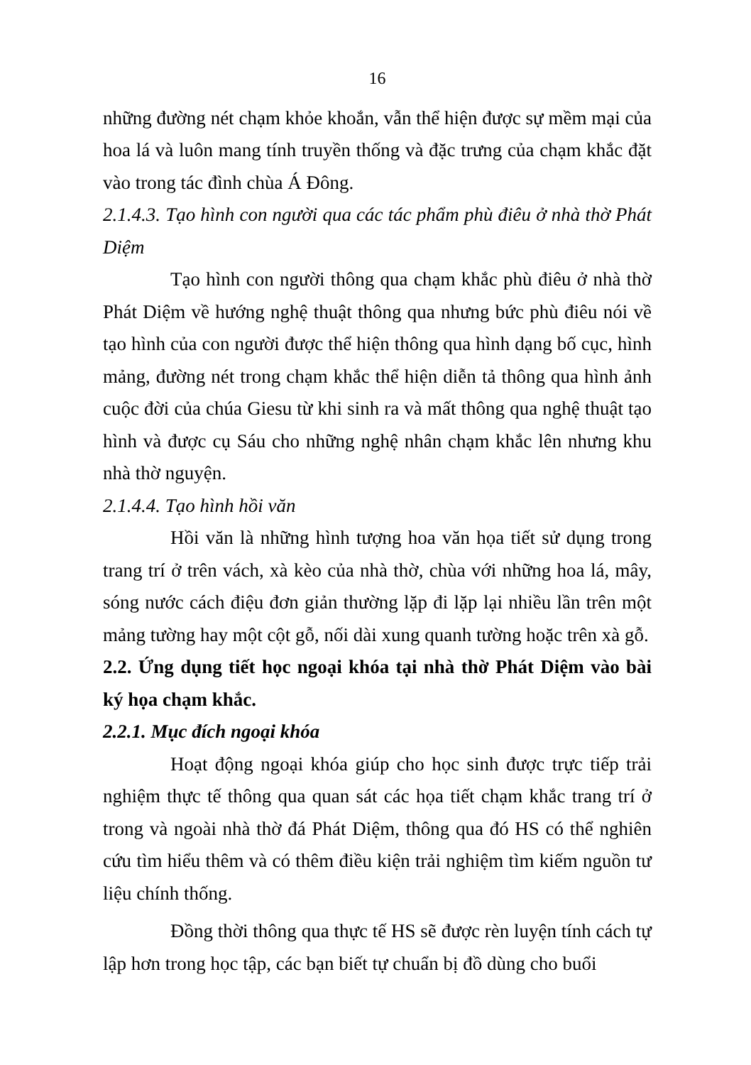16
những đường nét chạm khỏe khoắn, vẫn thể hiện được sự mềm mại của hoa lá và luôn mang tính truyền thống và đặc trưng của chạm khắc đặt vào trong tác đình chùa Á Đông.
2.1.4.3. Tạo hình con người qua các tác phẩm phù điêu ở nhà thờ Phát Diệm
Tạo hình con người thông qua chạm khắc phù điêu ở nhà thờ Phát Diệm về hướng nghệ thuật thông qua nhưng bức phù điêu nói về tạo hình của con người được thể hiện thông qua hình dạng bố cục, hình mảng, đường nét trong chạm khắc thể hiện diễn tả thông qua hình ảnh cuộc đời của chúa Giesu từ khi sinh ra và mất thông qua nghệ thuật tạo hình và được cụ Sáu cho những nghệ nhân chạm khắc lên nhưng khu nhà thờ nguyện.
2.1.4.4. Tạo hình hồi văn
Hồi văn là những hình tượng hoa văn họa tiết sử dụng trong trang trí ở trên vách, xà kèo của nhà thờ, chùa với những hoa lá, mây, sóng nước cách điệu đơn giản thường lặp đi lặp lại nhiều lần trên một mảng tường hay một cột gỗ, nối dài xung quanh tường hoặc trên xà gỗ.
2.2. Ứng dụng tiết học ngoại khóa tại nhà thờ Phát Diệm vào bài ký họa chạm khắc.
2.2.1. Mục đích ngoại khóa
Hoạt động ngoại khóa giúp cho học sinh được trực tiếp trải nghiệm thực tế thông qua quan sát các họa tiết chạm khắc trang trí ở trong và ngoài nhà thờ đá Phát Diệm, thông qua đó HS có thể nghiên cứu tìm hiểu thêm và có thêm điều kiện trải nghiệm tìm kiếm nguồn tư liệu chính thống.
Đồng thời thông qua thực tế HS sẽ được rèn luyện tính cách tự lập hơn trong học tập, các bạn biết tự chuẩn bị đồ dùng cho buổi